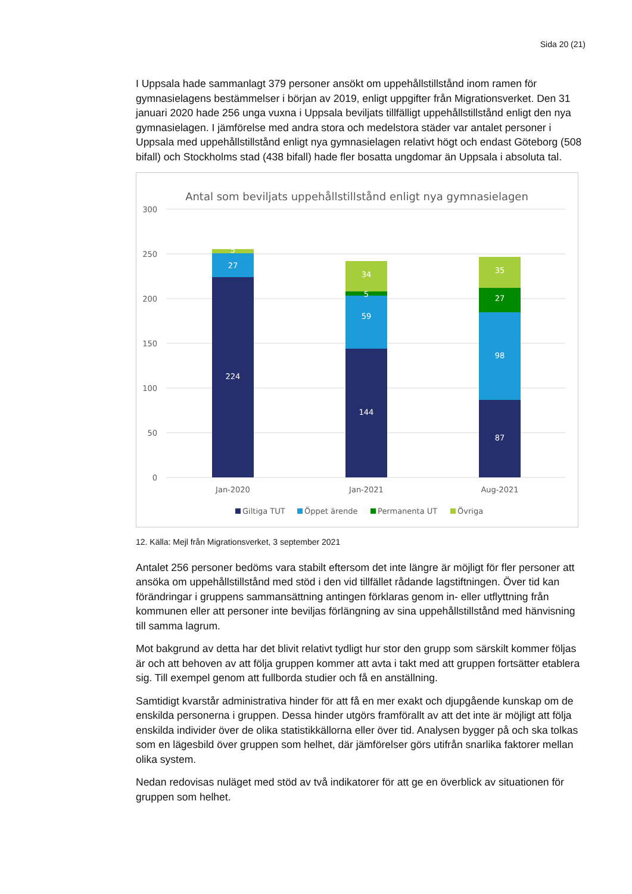Sida 20 (21)
I Uppsala hade sammanlagt 379 personer ansökt om uppehållstillstånd inom ramen för gymnasielagens bestämmelser i början av 2019, enligt uppgifter från Migrationsverket. Den 31 januari 2020 hade 256 unga vuxna i Uppsala beviljats tillfälligt uppehållstillstånd enligt den nya gymnasielagen. I jämförelse med andra stora och medelstora städer var antalet personer i Uppsala med uppehållstillstånd enligt nya gymnasielagen relativt högt och endast Göteborg (508 bifall) och Stockholms stad (438 bifall) hade fler bosatta ungdomar än Uppsala i absoluta tal.
Antal som beviljats uppehållstillstånd enligt nya gymnasielagen
300
250
200
150
100
50
0
5
27
224
34
5
59
144
35
27
98
87
Jan-2020
Jan-2021
Aug-2021
Giltiga TUT
Öppet ärende
Permanenta UT
Övriga
12. Källa: Mejl från Migrationsverket, 3 september 2021
Antalet 256 personer bedöms vara stabilt eftersom det inte längre är möjligt för fler personer att ansöka om uppehållstillstånd med stöd i den vid tillfället rådande lagstiftningen. Över tid kan förändringar i gruppens sammansättning antingen förklaras genom in- eller utflyttning från kommunen eller att personer inte beviljas förlängning av sina uppehållstillstånd med hänvisning till samma lagrum.
Mot bakgrund av detta har det blivit relativt tydligt hur stor den grupp som särskilt kommer följas är och att behoven av att följa gruppen kommer att avta i takt med att gruppen fortsätter etablera sig. Till exempel genom att fullborda studier och få en anställning.
Samtidigt kvarstår administrativa hinder för att få en mer exakt och djupgående kunskap om de enskilda personerna i gruppen. Dessa hinder utgörs framförallt av att det inte är möjligt att följa enskilda individer över de olika statistikkällorna eller över tid. Analysen bygger på och ska tolkas som en lägesbild över gruppen som helhet, där jämförelser görs utifrån snarlika faktorer mellan olika system.
Nedan redovisas nuläget med stöd av två indikatorer för att ge en överblick av situationen för gruppen som helhet.